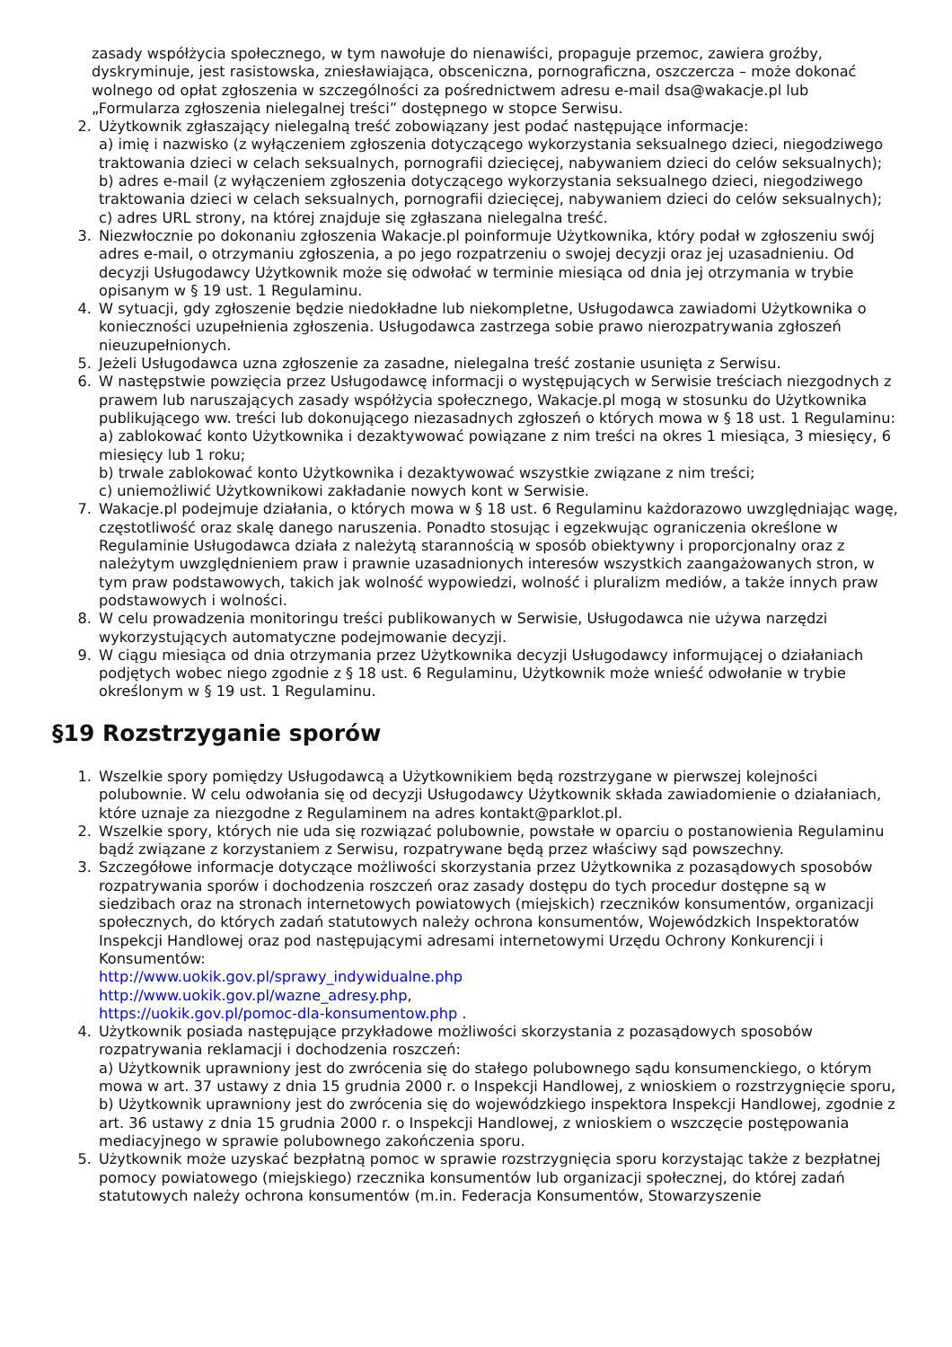zasady współżycia społecznego, w tym nawołuje do nienawiści, propaguje przemoc, zawiera groźby, dyskryminuje, jest rasistowska, zniesławiająca, obsceniczna, pornograficzna, oszczercza – może dokonać wolnego od opłat zgłoszenia w szczególności za pośrednictwem adresu e-mail dsa@wakacje.pl lub „Formularza zgłoszenia nielegalnej treści” dostępnego w stopce Serwisu.
2. Użytkownik zgłaszający nielegalną treść zobowiązany jest podać następujące informacje:
a) imię i nazwisko (z wyłączeniem zgłoszenia dotyczącego wykorzystania seksualnego dzieci, niegodziwego traktowania dzieci w celach seksualnych, pornografii dziecięcej, nabywaniem dzieci do celów seksualnych);
b) adres e-mail (z wyłączeniem zgłoszenia dotyczącego wykorzystania seksualnego dzieci, niegodziwego traktowania dzieci w celach seksualnych, pornografii dziecięcej, nabywaniem dzieci do celów seksualnych);
c) adres URL strony, na której znajduje się zgłaszana nielegalna treść.
3. Niezwłocznie po dokonaniu zgłoszenia Wakacje.pl poinformuje Użytkownika, który podał w zgłoszeniu swój adres e-mail, o otrzymaniu zgłoszenia, a po jego rozpatrzeniu o swojej decyzji oraz jej uzasadnieniu. Od decyzji Usługodawcy Użytkownik może się odwołać w terminie miesiąca od dnia jej otrzymania w trybie opisanym w § 19 ust. 1 Regulaminu.
4. W sytuacji, gdy zgłoszenie będzie niedokładne lub niekompletne, Usługodawca zawiadomi Użytkownika o konieczności uzupełnienia zgłoszenia. Usługodawca zastrzega sobie prawo nierozpatrywania zgłoszeń nieuzupełnionych.
5. Jeżeli Usługodawca uzna zgłoszenie za zasadne, nielegalna treść zostanie usunięta z Serwisu.
6. W następstwie powzięcia przez Usługodawcę informacji o występujących w Serwisie treściach niezgodnych z prawem lub naruszających zasady współżycia społecznego, Wakacje.pl mogą w stosunku do Użytkownika publikującego ww. treści lub dokonującego niezasadnych zgłoszeń o których mowa w § 18 ust. 1 Regulaminu:
a) zablokować konto Użytkownika i dezaktywować powiązane z nim treści na okres 1 miesiąca, 3 miesięcy, 6 miesięcy lub 1 roku;
b) trwale zablokować konto Użytkownika i dezaktywować wszystkie związane z nim treści;
c) uniemożliwić Użytkownikowi zakładanie nowych kont w Serwisie.
7. Wakacje.pl podejmuje działania, o których mowa w § 18 ust. 6 Regulaminu każdorazowo uwzględniając wagę, częstotliwość oraz skalę danego naruszenia. Ponadto stosując i egzekwując ograniczenia określone w Regulaminie Usługodawca działa z należytą starannością w sposób obiektywny i proporcjonalny oraz z należytym uwzględnieniem praw i prawnie uzasadnionych interesów wszystkich zaangażowanych stron, w tym praw podstawowych, takich jak wolność wypowiedzi, wolność i pluralizm mediów, a także innych praw podstawowych i wolności.
8. W celu prowadzenia monitoringu treści publikowanych w Serwisie, Usługodawca nie używa narzędzi wykorzystujących automatyczne podejmowanie decyzji.
9. W ciągu miesiąca od dnia otrzymania przez Użytkownika decyzji Usługodawcy informującej o działaniach podjętych wobec niego zgodnie z § 18 ust. 6 Regulaminu, Użytkownik może wnieść odwołanie w trybie określonym w § 19 ust. 1 Regulaminu.
§19 Rozstrzyganie sporów
1. Wszelkie spory pomiędzy Usługodawcą a Użytkownikiem będą rozstrzygane w pierwszej kolejności polubownie. W celu odwołania się od decyzji Usługodawcy Użytkownik składa zawiadomienie o działaniach, które uznaje za niezgodne z Regulaminem na adres kontakt@parklot.pl.
2. Wszelkie spory, których nie uda się rozwiązać polubownie, powstałe w oparciu o postanowienia Regulaminu bądź związane z korzystaniem z Serwisu, rozpatrywane będą przez właściwy sąd powszechny.
3. Szczegółowe informacje dotyczące możliwości skorzystania przez Użytkownika z pozasądowych sposobów rozpatrywania sporów i dochodzenia roszczeń oraz zasady dostępu do tych procedur dostępne są w siedzibach oraz na stronach internetowych powiatowych (miejskich) rzeczników konsumentów, organizacji społecznych, do których zadań statutowych należy ochrona konsumentów, Wojewódzkich Inspektoratów Inspekcji Handlowej oraz pod następującymi adresami internetowymi Urzędu Ochrony Konkurencji i Konsumentów:
http://www.uokik.gov.pl/sprawy_indywidualne.php
http://www.uokik.gov.pl/wazne_adresy.php,
https://uokik.gov.pl/pomoc-dla-konsumentow.php .
4. Użytkownik posiada następujące przykładowe możliwości skorzystania z pozasądowych sposobów rozpatrywania reklamacji i dochodzenia roszczeń:
a) Użytkownik uprawniony jest do zwrócenia się do stałego polubownego sądu konsumenckiego, o którym mowa w art. 37 ustawy z dnia 15 grudnia 2000 r. o Inspekcji Handlowej, z wnioskiem o rozstrzygnięcie sporu,
b) Użytkownik uprawniony jest do zwrócenia się do wojewódzkiego inspektora Inspekcji Handlowej, zgodnie z art. 36 ustawy z dnia 15 grudnia 2000 r. o Inspekcji Handlowej, z wnioskiem o wszczęcie postępowania mediacyjnego w sprawie polubownego zakończenia sporu.
5. Użytkownik może uzyskać bezpłatną pomoc w sprawie rozstrzygnięcia sporu korzystając także z bezpłatnej pomocy powiatowego (miejskiego) rzecznika konsumentów lub organizacji społecznej, do której zadań statutowych należy ochrona konsumentów (m.in. Federacja Konsumentów, Stowarzyszenie